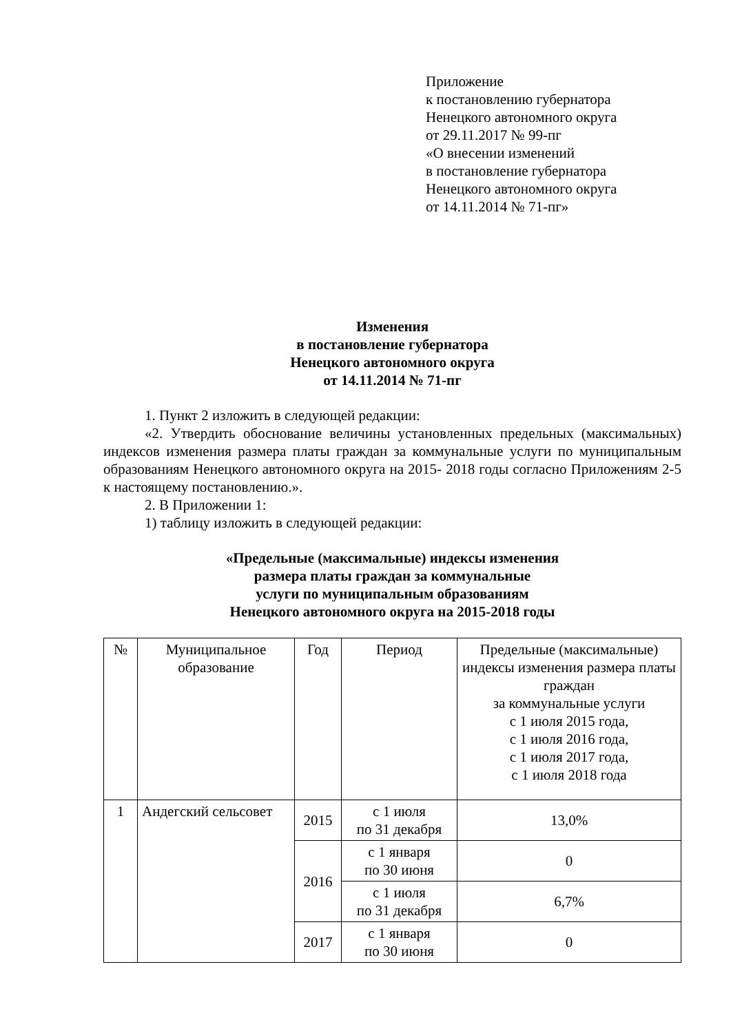Приложение
к постановлению губернатора
Ненецкого автономного округа
от 29.11.2017 № 99-пг
«О внесении изменений
в постановление губернатора
Ненецкого автономного округа
от 14.11.2014 № 71-пг»
Изменения
в постановление губернатора
Ненецкого автономного округа
от 14.11.2014 № 71-пг
1. Пункт 2 изложить в следующей редакции:
«2. Утвердить обоснование величины установленных предельных (максимальных) индексов изменения размера платы граждан за коммунальные услуги по муниципальным образованиям Ненецкого автономного округа на 2015- 2018 годы согласно Приложениям 2-5 к настоящему постановлению.».
2. В Приложении 1:
1) таблицу изложить в следующей редакции:
«Предельные (максимальные) индексы изменения
размера платы граждан за коммунальные
услуги по муниципальным образованиям
Ненецкого автономного округа на 2015-2018 годы
| № | Муниципальное образование | Год | Период | Предельные (максимальные) индексы изменения размера платы граждан за коммунальные услуги с 1 июля 2015 года, с 1 июля 2016 года, с 1 июля 2017 года, с 1 июля 2018 года |
| 1 | Андегский сельсовет | 2015 | с 1 июля по 31 декабря | 13,0% |
| | | 2016 | с 1 января по 30 июня | 0 |
| | | | с 1 июля по 31 декабря | 6,7% |
| | | 2017 | с 1 января по 30 июня | 0 |